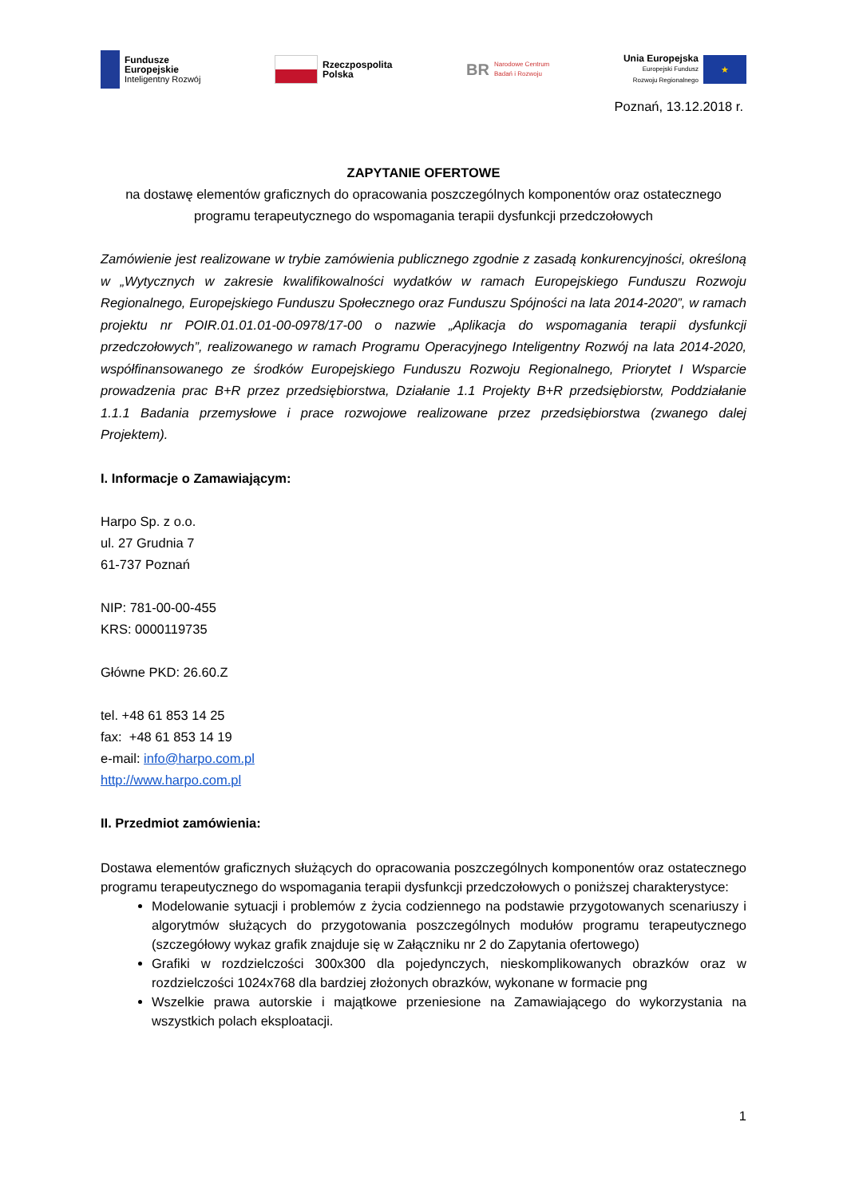Fundusze
Europejskie
Inteligentny Rozwój
Rzeczpospolita
Polska
BR Narodowe Centrum
Badań i Rozwoju
Unia Europejska
Europejski Fundusz
Rozwoju Regionalnego
★
Poznań, 13.12.2018 r.
ZAPYTANIE OFERTOWE
na dostawę elementów graficznych do opracowania poszczególnych komponentów oraz ostatecznego programu terapeutycznego do wspomagania terapii dysfunkcji przedczołowych
Zamówienie jest realizowane w trybie zamówienia publicznego zgodnie z zasadą konkurencyjności, określoną w „Wytycznych w zakresie kwalifikowalności wydatków w ramach Europejskiego Funduszu Rozwoju Regionalnego, Europejskiego Funduszu Społecznego oraz Funduszu Spójności na lata 2014-2020”, w ramach projektu nr POIR.01.01.01-00-0978/17-00 o nazwie „Aplikacja do wspomagania terapii dysfunkcji przedczołowych”, realizowanego w ramach Programu Operacyjnego Inteligentny Rozwój na lata 2014-2020, współfinansowanego ze środków Europejskiego Funduszu Rozwoju Regionalnego, Priorytet I Wsparcie prowadzenia prac B+R przez przedsiębiorstwa, Działanie 1.1 Projekty B+R przedsiębiorstw, Poddziałanie 1.1.1 Badania przemysłowe i prace rozwojowe realizowane przez przedsiębiorstwa (zwanego dalej Projektem).
I. Informacje o Zamawiającym:
Harpo Sp. z o.o.
ul. 27 Grudnia 7
61-737 Poznań
NIP: 781-00-00-455
KRS: 0000119735
Główne PKD: 26.60.Z
tel. +48 61 853 14 25
fax: +48 61 853 14 19
e-mail: info@harpo.com.pl
http://www.harpo.com.pl
II. Przedmiot zamówienia:
Dostawa elementów graficznych służących do opracowania poszczególnych komponentów oraz ostatecznego programu terapeutycznego do wspomagania terapii dysfunkcji przedczołowych o poniższej charakterystyce:
Modelowanie sytuacji i problemów z życia codziennego na podstawie przygotowanych scenariuszy i algorytmów służących do przygotowania poszczególnych modułów programu terapeutycznego (szczegółowy wykaz grafik znajduje się w Załączniku nr 2 do Zapytania ofertowego)
Grafiki w rozdzielczości 300x300 dla pojedynczych, nieskomplikowanych obrazków oraz w rozdzielczości 1024x768 dla bardziej złożonych obrazków, wykonane w formacie png
Wszelkie prawa autorskie i majątkowe przeniesione na Zamawiającego do wykorzystania na wszystkich polach eksploatacji.
1